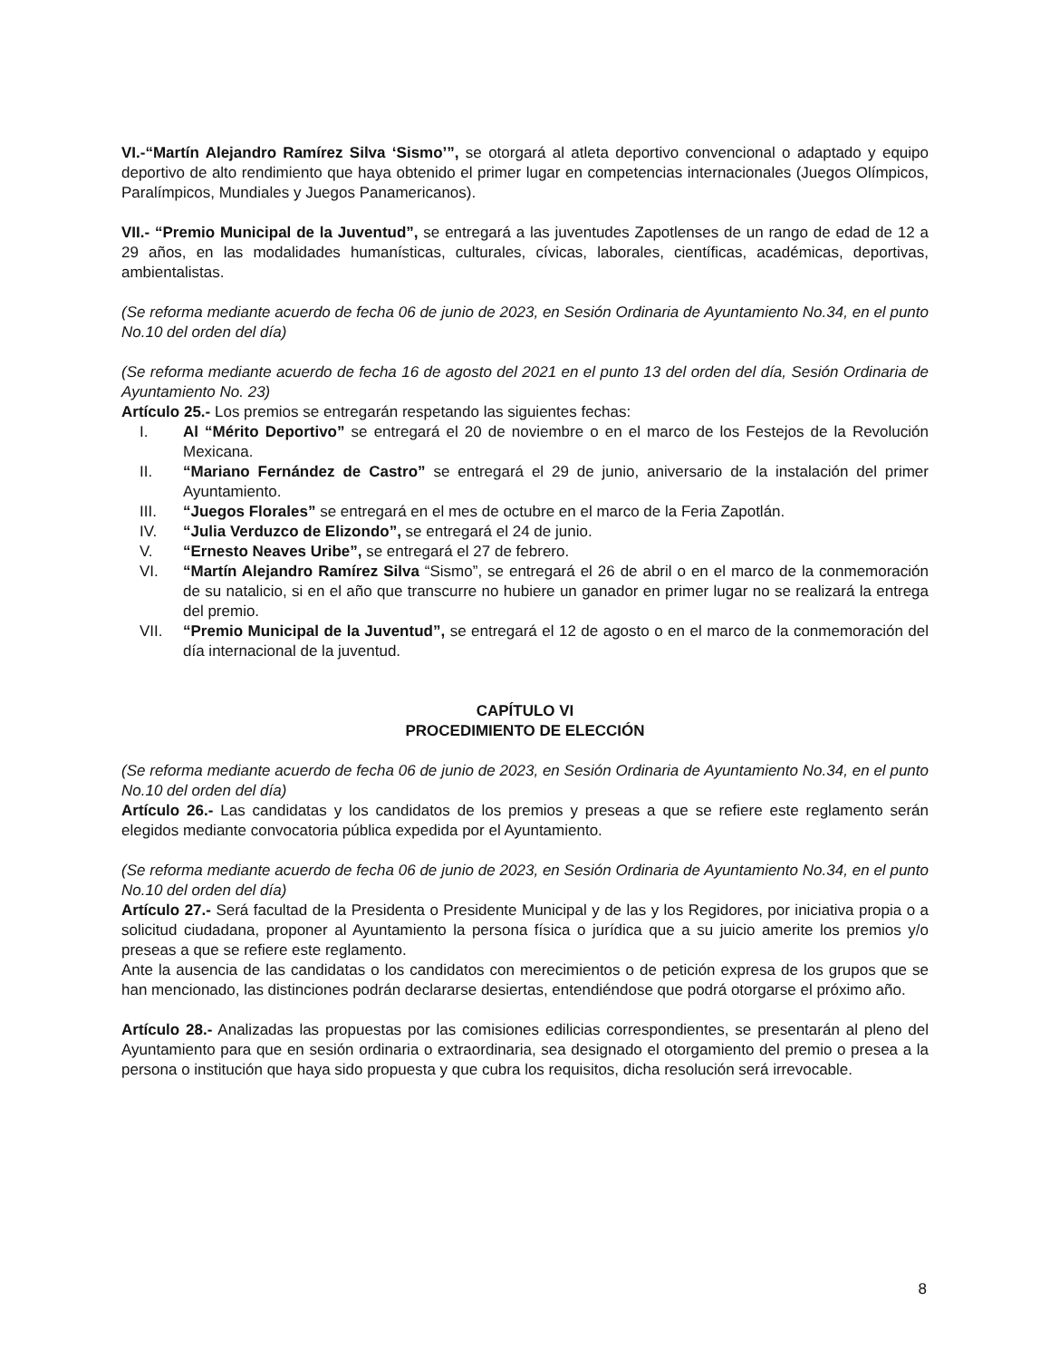VI.-“Martín Alejandro Ramírez Silva ‘Sismo’”, se otorgará al atleta deportivo convencional o adaptado y equipo deportivo de alto rendimiento que haya obtenido el primer lugar en competencias internacionales (Juegos Olímpicos, Paralímpicos, Mundiales y Juegos Panamericanos).
VII.- “Premio Municipal de la Juventud”, se entregará a las juventudes Zapotlenses de un rango de edad de 12 a 29 años, en las modalidades humanísticas, culturales, cívicas, laborales, científicas, académicas, deportivas, ambientalistas.
(Se reforma mediante acuerdo de fecha 06 de junio de 2023, en Sesión Ordinaria de Ayuntamiento No.34, en el punto No.10 del orden del día)
(Se reforma mediante acuerdo de fecha 16 de agosto del 2021 en el punto 13 del orden del día, Sesión Ordinaria de Ayuntamiento No. 23)
Artículo 25.- Los premios se entregarán respetando las siguientes fechas:
I. Al “Mérito Deportivo” se entregará el 20 de noviembre o en el marco de los Festejos de la Revolución Mexicana.
II. “Mariano Fernández de Castro” se entregará el 29 de junio, aniversario de la instalación del primer Ayuntamiento.
III. “Juegos Florales” se entregará en el mes de octubre en el marco de la Feria Zapotlán.
IV. “Julia Verduzco de Elizondo”, se entregará el 24 de junio.
V. “Ernesto Neaves Uribe”, se entregará el 27 de febrero.
VI. “Martín Alejandro Ramírez Silva “Sismo”, se entregará el 26 de abril o en el marco de la conmemoración de su natalicio, si en el año que transcurre no hubiere un ganador en primer lugar no se realizará la entrega del premio.
VII. “Premio Municipal de la Juventud”, se entregará el 12 de agosto o en el marco de la conmemoración del día internacional de la juventud.
CAPÍTULO VI
PROCEDIMIENTO DE ELECCIÓN
(Se reforma mediante acuerdo de fecha 06 de junio de 2023, en Sesión Ordinaria de Ayuntamiento No.34, en el punto No.10 del orden del día)
Artículo 26.- Las candidatas y los candidatos de los premios y preseas a que se refiere este reglamento serán elegidos mediante convocatoria pública expedida por el Ayuntamiento.
(Se reforma mediante acuerdo de fecha 06 de junio de 2023, en Sesión Ordinaria de Ayuntamiento No.34, en el punto No.10 del orden del día)
Artículo 27.- Será facultad de la Presidenta o Presidente Municipal y de las y los Regidores, por iniciativa propia o a solicitud ciudadana, proponer al Ayuntamiento la persona física o jurídica que a su juicio amerite los premios y/o preseas a que se refiere este reglamento.
Ante la ausencia de las candidatas o los candidatos con merecimientos o de petición expresa de los grupos que se han mencionado, las distinciones podrán declararse desiertas, entendiéndose que podrá otorgarse el próximo año.
Artículo 28.- Analizadas las propuestas por las comisiones edilicias correspondientes, se presentarán al pleno del Ayuntamiento para que en sesión ordinaria o extraordinaria, sea designado el otorgamiento del premio o presea a la persona o institución que haya sido propuesta y que cubra los requisitos, dicha resolución será irrevocable.
8